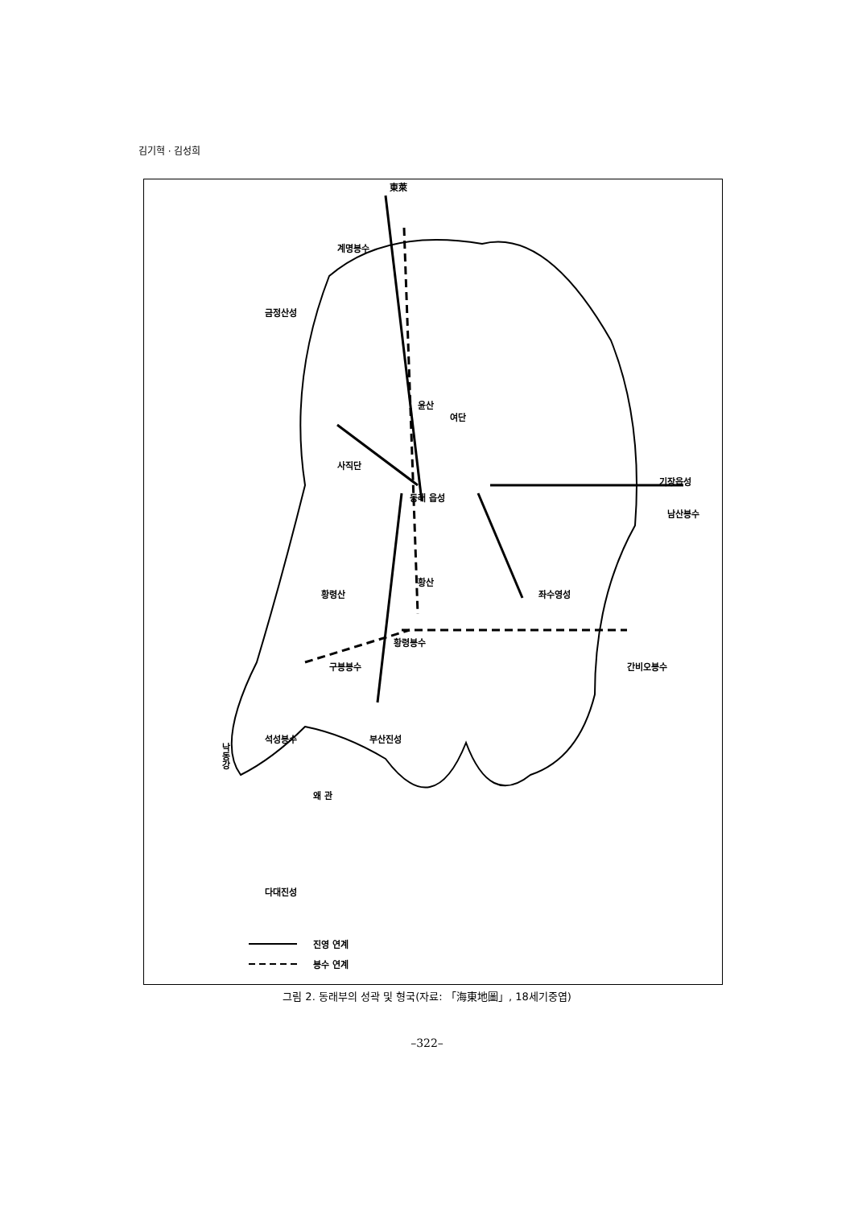김기혁 · 김성희
東萊
계명봉수
금정산성
윤산
동래 읍성
여단
사직단
기장읍성
남산봉수
좌수영성
황령산
황산
간비오봉수
황령봉수
구봉봉수
부산진성
석성봉수
왜 관
낙동강
다대진성
진영 연계
봉수 연계
그림 2. 동래부의 성곽 및 형국(자료: 「海東地圖」, 18세기중엽)
–322–